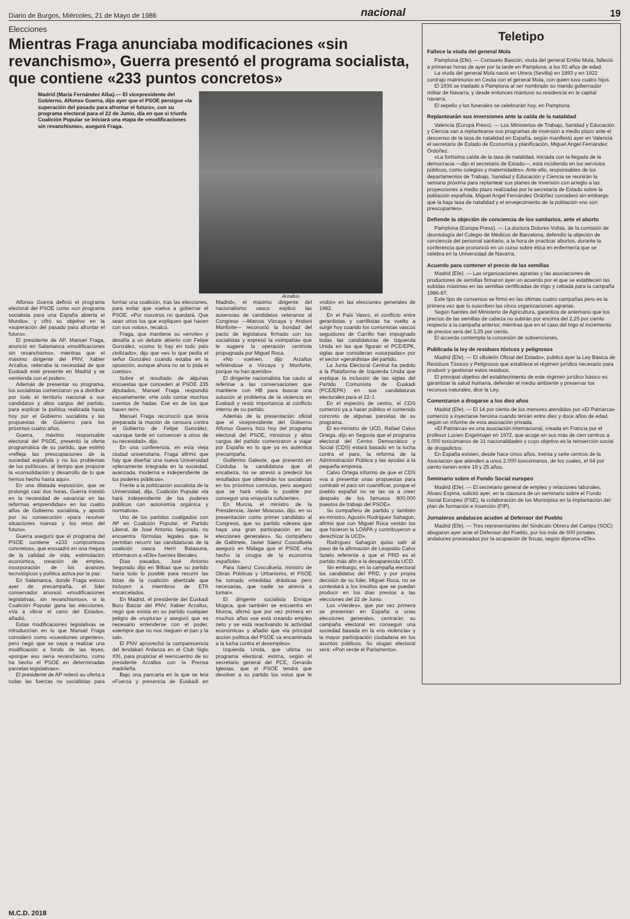Diario de Burgos, Miércoles, 21 de Mayo de 1986 nacional 19
Elecciones
Mientras Fraga anunciaba modificaciones «sin revanchismo», Guerra presentó el programa socialista, que contiene «233 puntos concretos»
Madrid (María Fernández Alba).— El vicepresidente del Gobierno, Alfonso Guerra, dijo ayer que el PSOE persigue «la superación del pasado para afrontar el futuro», con su programa electoral para el 22 de Junio, día en que si triunfa Coalición Popular se iniciará una etapa de «modificaciones sin revanchismo», aseguró Fraga.
Arzallus
Alfonso Guerra definió el programa electoral del PSOE como «un programa socialista para una España abierta el Mundo», y cifró su objetivo en la «superación del pasado para afrontar el futuro».
El presidente de AP, Manuel Fraga, anunció en Salamanca «modificaciones sin revanchismo», mientras que el máximo dirigente del PNV, Xabier Arzallus, reiteraba la necesidad de que Euskadi esté presente en Madrid y se «entienda con el poder».
Además de presentar su programa, los socialistas comenzaron ya a distribuir por todo el territorio nacional a sus candidatos y altos cargos del partido, para explicar la política realizada hasta hoy por el Gobierno socialista y las propuestas de Gobierno para los próximos cuatro años.
Guerra, máximo responsable electoral del PSOE, presentó la oferta programática de su partido, que estimó «refleja las preocupaciones de la sociedad española y no los problemas de los políticos», al tiempo que propone la «consolidación y desarrollo de lo que hemos hecho hasta aquí».
En una dilatada exposición, que se prolongó casi dos horas, Guerra insistió en la necesidad de «avanzar en las reformas emprendidas» en los cuatro años de Gobierno socialista, y apostó por su consecución «para resolver situaciones nuevas y los retos del futuro».
Guerra aseguró que el programa del PSOE contiene «233 compromisos concretos», que encuadró en una mejora de la calidad de vida, estimulación económica, creación de empleo, incorporación de los avances tecnológicos y política activa por la paz.
En Salamanca, donde Fraga estuvo ayer de precampaña, el líder conservador anunció «modificaciones legislativas, sin revanchismos», si la Coalición Popular gana las elecciones. «Va a vibrar el carro del Estado», añadió.
Estas modificaciones legislativas se introducirían en lo que Manuel Fraga consideró como «cuestiones urgentes», pero negó que se vaya a realizar una modificación a fondo de las leyes, «porque eso sería revanchismo, como ha hecho el PSOE en determinadas parcelas legislativas».
El presidente de AP reiteró su oferta a todas las fuerzas no socialistas para formar una coalición, tras las elecciones, para evitar que vuelva a gobernar el PSOE. «Por nosotros no quedará. Que sean otros los que expliquen qué hacen con sus votos», recalcó.
Fraga, que mantiene su «envite» y desafía a un debate abierto con Felipe González, «como lo hay en todo país civilizado», dijo que «es lo que pedía el señor González cuando estaba en la oposición, aunque ahora no se lo pida el cuerpo».
Sobre el resultado de algunas encuestas que conceden al PSOE 235 diputados, Manuel Fraga respondió escuetamente: «He oído contar muchos cuentos de hadas. Ese es de los que hacen reír».
Manuel Fraga reconoció que tenía preparada la moción de censura contra el Gobierno de Felipe González, «aunque tardé en convencer a otros de su necesidad», dijo.
En una conferencia, en esta vieja ciudad universitaria, Fraga afirmó que hay que diseñar una nueva Universidad «plenamente integrada en la sociedad, avanzada, moderna e independiente de los poderes públicos».
Frente a la politización socialista de la Universidad, dijo, Coalición Popular «la hará independiente de los poderes públicos con autonomía orgánica y normativa».
Uno de los partidos coaligados con AP en Coalición Popular, el Partido Liberal, de José Antonio Segurado, no encuentra fórmulas legales que le permitan recurrir las candidaturas de la coalición vasca Herri Batasuna, informaron a «Efe» fuentes liberales.
Días pasados, José Antonio Segurado dijo en Bilbao que su partido haría todo lo posible para recurrir las listas de la coalición abertzale que incluyen a miembros de ETA encarcelados.
En Madrid, el presidente del Euxkadi Buru Batzar del PNV, Xabier Arzallus, negó que exista en su partido cualquier peligro de «ruptura» y aseguró que es necesario entenderse con el poder, «siempre que no nos nieguen el pan y la sal».
El PNV aprovechó la comparecencia del lendakari Ardanza en el Club Siglo XXI, para propiciar el reencuentro de su presidente Arzallus con la Prensa madrileña.
Bajo una pancarta en la que se leía «Fuerza y presencia de Euskadi en Madrid», el máximo dirigente del nacionalismo vasco explicó las ausencias de candidatos veteranos al Congreso —Marcos Vizcaya y Andoni Monforte— reconoció la bondad del pacto de legislatura firmado con los socialistas y expresó la «simpatía» que le sugiere la operación centrista propugnada por Miguel Roca.
«No vuelven, dijo Arzallus refiriéndose a Vizcaya y Monforte, porque no han querido».
El dirigente nacionalista fue cauto al referirse a las conversaciones que mantiene con HB para buscar una solución al problema de la violencia en Euskadi y restó importancia al conflicto interno de su partido.
Además de la presentación oficial que el vicepresidente del Gobierno Alfonso Guerra hizo hoy del programa electoral del PSOE, ministros y altos cargos del partido comenzaron a viajar por España en lo que ya es auténtica precampaña.
Guillermo Galeote, que presentó en Córdoba la candidatura que él encabeza, no se atrevió a predecir los resultados que obtendrán los socialistas en los próximos comicios, pero aseguró que se hará «todo lo posible por conseguir una «mayoría suficiente».
En Murcia, el ministro de la Presidencia, Javier Moscoso, dijo, en su presentación como primer candidato al Congreso, que su partido «desea que haya una gran participación en las elecciones generales». Su compañero de Gabinete, Javier Sáenz Cosculluela aseguró en Málaga que el PSOE «ha hecho la cirugía de la economía española».
Para Sáenz Cosculluela, ministro de Obras Públicas y Urbanismo, el PSOE ha tomado «medidas drásticas pero necesarias, que nadie se atrevía a tomar».
El dirigente socialista Enrique Múgica, que también se encuentra en Murcia, afirmó que por vez primera en muchos años «se está creando empleo neto y se está reactivando la actividad económica» y añadió que «la principal acción política del PSOE va encaminada a la lucha contra el desempleo».
Izquierda Unida, que ultima su programa electoral, estima, según el secretario general del PCE, Gerardo Iglesias, que el PSOE tendrá que devolver a su partido los votos que le «robó» en las elecciones generales de 1982.
En el País Vasco, el conflicto entre gerardistas y carrillistas ha vuelto a surgir hoy cuando los comunistas vascos seguidores de Carrillo han impugnado todas las candidaturas de Izquierda Unida en las que figuran el PCE/EPK, siglas que consideran «usurpadas» por el sector «gerardista» del partido.
La Junta Electoral Central ha pedido a la Plataforma de Izquierda Unida que explique la inclusión de las siglas del Partido Comunista de Euskadi (PCE/EPK) en sus candidaturas electorales para el 22-J.
En el espectro de centro, el CDS comenzó ya a hacer público el contenido concreto de algunas parcelas de su programa.
El ex-ministro de UCD, Rafael Calvo Ortega, dijo en Segovia que el programa electoral del Centro Democrático y Social (CDS) estará basado en la lucha contra el paro, la reforma de la Administración Pública y las ayudas a la pequeña empresa.
Calvo Ortega informó de que el CDS «va a presentar unas propuestas para combatir el paro sin cuantificar, porque el pueblo español no se las va a creer después de los famosos 800.000 puestos de trabajo del PSOE».
Su compañero de partido y también ex-ministro, Agustín Rodríguez Sahagún, afirmó que con Miguel Roca «están los que hicieron la LOAPA y contribuyeron a derechizar la UCD».
Rodríguez Sahagún quiso salir al paso de la afirmación de Leopoldo Calvo Sotelo referente a que el PRD es el partido más afín a la desaparecida UCD.
Sin embargo, en la campaña electoral los candidatos del PRD, y por propia decisión de su líder, Miguel Roca, no se contestará a los insultos que se puedan producir en los días previos a las elecciones del 22 de Junio.
Los «Verdes», que por vez primera se presentan en España a unas elecciones generales, centrarán su campaña electoral en conseguir una sociedad basada en la «no violencia» y la mayor participación ciudadana en los asuntos públicos. Su slogan electoral será: «Pon verde el Parlamento».
Teletipo
Fallece la viuda del general Mola
Pamplona (Efe). — Consuelo Bascón, viuda del general Emilio Mola, falleció a primeras horas de ayer por la tarde en Pamplona, a los 93 años de edad.
La viuda del general Mola nació en Utrera (Sevilla) en 1893 y en 1922 contrajo matrimonio en Ceuta con el general Mola, con quien tuvo cuatro hijos.
El 1936 se trasladó a Pamplona al ser nombrado su marido gobernador militar de Navarra, y desde entonces mantuvo su residencia en la capital navarra.
El sepelio y los funerales se celebrarán hoy, en Pamplona.
Replantearán sus inversiones ante la caída de la natalidad
Valencia (Europa Press). — Los Ministerios de Trabajo, Sanidad y Educación y Ciencia van a replantearse sus programas de inversión a medio plazo ante el descenso de la tasa de natalidad en España, según manifestó ayer en Valencia el secretario de Estado de Economía y planificación, Miguel Angel Fernández Ordóñez.
«La fortísima caída de la tasa de natalidad, iniciada con la llegada de la democracia —dijo el secretario de Estado—, está incidiendo en los servicios públicos, como colegios y maternidades». Ante ello, responsables de los departamentos de Trabajo, Sanidad y Educación y Ciencia se reunirán la semana próxima para replantear sus planes de inversión con arreglo a las proyecciones a medio plazo realizadas por la secretaría de Estado sobre la población española. Miguel Angel Fernández Ordóñez consideró sin embargo que la baja tasa de natalidad y el envejecimiento de la población «no son preocupantes».
Defiende la objeción de conciencia de los sanitarios, ante el aborto
Pamplona (Europa Press). — La doctora Dolores Voltas, de la comisión de deontología del Colegio de Médicos de Barcelona, defendió la objeción de conciencia del personal sanitario, a la hora de practicar abortos, durante la conferencia que pronunció en un curso sobre ética en enfermería que se celebra en la Universidad de Navarra.
Acuerdo para contener el precio de las semillas
Madrid (Efe). — Las organizaciones agrarias y las asociaciones de productores de semillas firmaron ayer un acuerdo por el que se establecen las subidas máximas en las semillas certificadas de trigo y cebada para la campaña 1986-87.
Este tipo de convenios se firmó en las últimas cuatro campañas pero es la primera vez que lo suscriben las cinco organizaciones agrarias.
Según fuentes del Ministerio de Agricultura, garantiza de antemano que los precios de las semillas de cabeza no subirán por encima del 2,25 por ciento respecto a la campaña anterior, mientras que en el caso del trigo el incremento de precios será del 3,25 por ciento.
El acuerdo contempla la concesión de subvenciones.
Publicada la ley de residuos tóxicos y peligrosos
Madrid (Efe). — El «Boletín Oficial del Estado», publicó ayer la Ley Básica de Residuos Tóxicos y Peligrosos que establece el régimen jurídico necesario para producir y gestionar estos residuos.
El principal objetivo del establecimiento de este régimen jurídico básico es garantizar la salud humana, defender el medio ambiente y preservar los recursos naturales, dice la Ley.
Comenzaron a drogarse a los diez años
Madrid (Efe). — El 14 por ciento de los menores atendidos por «El Patriarca» comenzó a inyectarse heroína cuando tenían entre diez y doce años de edad, según un informe de esta asociación privada.
«El Patriarca» es una asociación internacional, creada en Francia por el profesor Lucien Engelmajer en 1972, que acoge en sus más de cien centros a 5.000 toxicómanos de 31 nacionalidades y cuyo objetivo es la reinserción social de drogadictos.
En España existen, desde hace cinco años, treinta y seite centros de la Asociación que atienden a unos 2.000 toxicómanos, de los cuales, el 64 por ciento tienen entre 18 y 25 años.
Seminario sobre el Fondo Social europeo
Madrid (Efe). — El secretario general de empleo y relaciones laborales, Alvaro Espina, solicitó ayer, en la clausura de un seminario sobre el Fondo Social Europeo (FSE), la colaboración de los Municipios en la implantación del plan de formación e inserción (FIP).
Jornaleros andaluces acuden al Defensor del Pueblo
Madrid (Efe). — Tres representantes del Sindicato Obrero del Campo (SOC) abogaron ayer ante el Defensor del Pueblo, por los más de 600 jornales andaluces procesados por la ocupación de fincas, según dijerona «Efe».
M.C.D. 2018